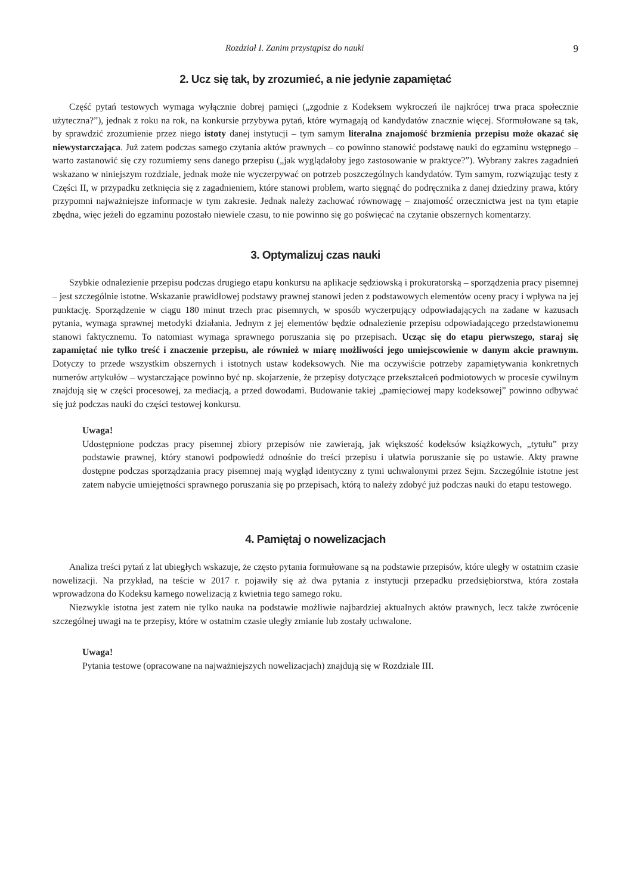Rozdział I. Zanim przystąpisz do nauki 9
2. Ucz się tak, by zrozumieć, a nie jedynie zapamiętać
Część pytań testowych wymaga wyłącznie dobrej pamięci („zgodnie z Kodeksem wykroczeń ile najkrócej trwa praca społecznie użyteczna?”), jednak z roku na rok, na konkursie przybywa pytań, które wymagają od kandydatów znacznie więcej. Sformułowane są tak, by sprawdzić zrozumienie przez niego istoty danej instytucji – tym samym literalna znajomość brzmienia przepisu może okazać się niewystarczająca. Już zatem podczas samego czytania aktów prawnych – co powinno stanowić podstawę nauki do egzaminu wstępnego – warto zastanowić się czy rozumiemy sens danego przepisu („jak wyglądałoby jego zastosowanie w praktyce?”). Wybrany zakres zagadnień wskazano w niniejszym rozdziale, jednak może nie wyczerpywać on potrzeb poszczególnych kandydatów. Tym samym, rozwiązując testy z Części II, w przypadku zetknięcia się z zagadnieniem, które stanowi problem, warto sięgnąć do podręcznika z danej dziedziny prawa, który przypomni najważniejsze informacje w tym zakresie. Jednak należy zachować równowagę – znajomość orzecznictwa jest na tym etapie zbędna, więc jeżeli do egzaminu pozostało niewiele czasu, to nie powinno się go poświęcać na czytanie obszernych komentarzy.
3. Optymalizuj czas nauki
Szybkie odnalezienie przepisu podczas drugiego etapu konkursu na aplikacje sędziowską i prokuratorską – sporządzenia pracy pisemnej – jest szczególnie istotne. Wskazanie prawidłowej podstawy prawnej stanowi jeden z podstawowych elementów oceny pracy i wpływa na jej punktację. Sporządzenie w ciągu 180 minut trzech prac pisemnych, w sposób wyczerpujący odpowiadających na zadane w kazusach pytania, wymaga sprawnej metodyki działania. Jednym z jej elementów będzie odnalezienie przepisu odpowiadającego przedstawionemu stanowi faktycznemu. To natomiast wymaga sprawnego poruszania się po przepisach. Ucząc się do etapu pierwszego, staraj się zapamiętać nie tylko treść i znaczenie przepisu, ale również w miarę możliwości jego umiejscowienie w danym akcie prawnym. Dotyczy to przede wszystkim obszernych i istotnych ustaw kodeksowych. Nie ma oczywiście potrzeby zapamiętywania konkretnych numerów artykułów – wystarczające powinno być np. skojarzenie, że przepisy dotyczące przekształceń podmiotowych w procesie cywilnym znajdują się w części procesowej, za mediacją, a przed dowodami. Budowanie takiej „pamięciowej mapy kodeksowej” powinno odbywać się już podczas nauki do części testowej konkursu.
Uwaga!
Udostępnione podczas pracy pisemnej zbiory przepisów nie zawierają, jak większość kodeksów książkowych, „tytułu” przy podstawie prawnej, który stanowi podpowiedź odnośnie do treści przepisu i ułatwia poruszanie się po ustawie. Akty prawne dostępne podczas sporządzania pracy pisemnej mają wygląd identyczny z tymi uchwalonymi przez Sejm. Szczególnie istotne jest zatem nabycie umiejętności sprawnego poruszania się po przepisach, którą to należy zdobyć już podczas nauki do etapu testowego.
4. Pamiętaj o nowelizacjach
Analiza treści pytań z lat ubiegłych wskazuje, że często pytania formułowane są na podstawie przepisów, które uległy w ostatnim czasie nowelizacji. Na przykład, na teście w 2017 r. pojawiły się aż dwa pytania z instytucji przepadku przedsiębiorstwa, która została wprowadzona do Kodeksu karnego nowelizacją z kwietnia tego samego roku.
Niezwykle istotna jest zatem nie tylko nauka na podstawie możliwie najbardziej aktualnych aktów prawnych, lecz także zwrócenie szczególnej uwagi na te przepisy, które w ostatnim czasie uległy zmianie lub zostały uchwalone.
Uwaga!
Pytania testowe (opracowane na najważniejszych nowelizacjach) znajdują się w Rozdziale III.